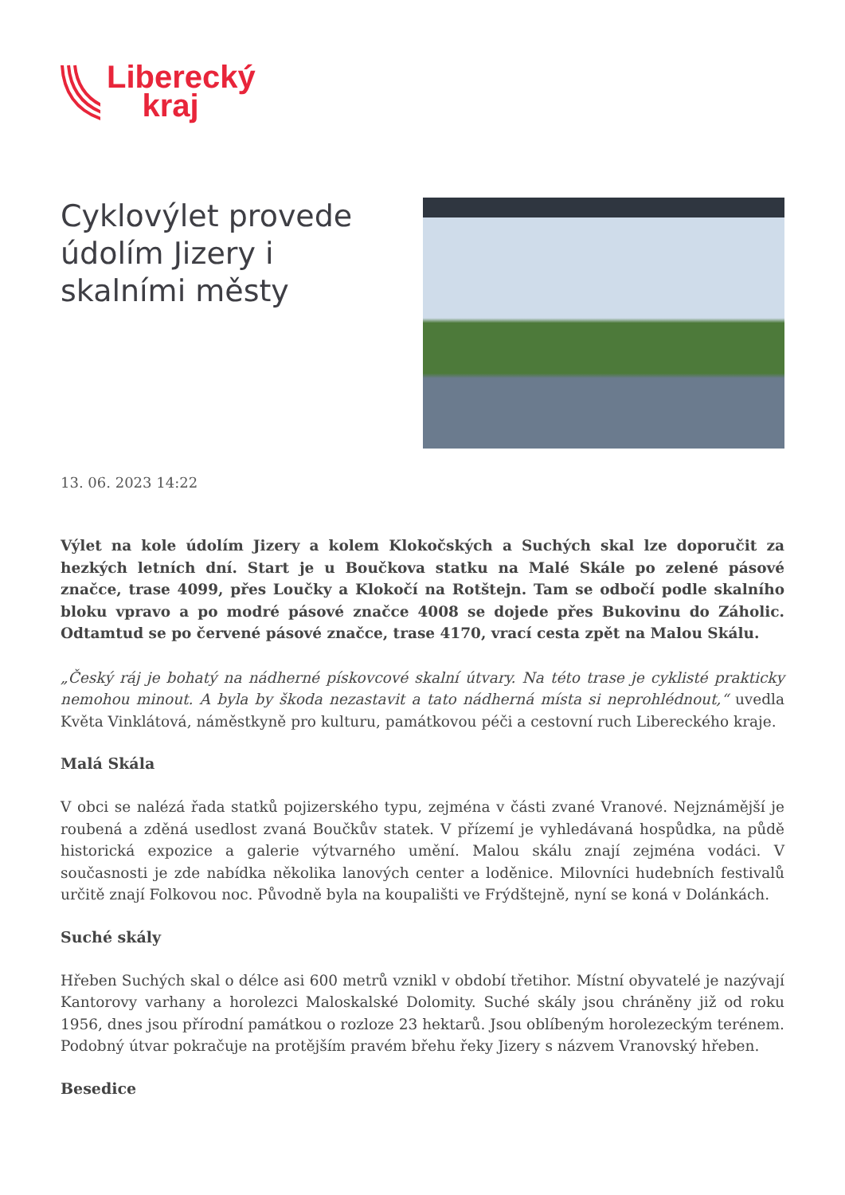Liberecký
kraj
Cyklovýlet provede údolím Jizery i skalními městy
13. 06. 2023 14:22
Výlet na kole údolím Jizery a kolem Klokočských a Suchých skal lze doporučit za hezkých letních dní. Start je u Boučkova statku na Malé Skále po zelené pásové značce, trase 4099, přes Loučky a Klokočí na Rotštejn. Tam se odbočí podle skalního bloku vpravo a po modré pásové značce 4008 se dojede přes Bukovinu do Záholic. Odtamtud se po červené pásové značce, trase 4170, vrací cesta zpět na Malou Skálu.
„Český ráj je bohatý na nádherné pískovcové skalní útvary. Na této trase je cyklisté prakticky nemohou minout. A byla by škoda nezastavit a tato nádherná místa si neprohlédnout,“ uvedla Květa Vinklátová, náměstkyně pro kulturu, památkovou péči a cestovní ruch Libereckého kraje.
Malá Skála
V obci se nalézá řada statků pojizerského typu, zejména v části zvané Vranové. Nejznámější je roubená a zděná usedlost zvaná Boučkův statek. V přízemí je vyhledávaná hospůdka, na půdě historická expozice a galerie výtvarného umění. Malou skálu znají zejména vodáci. V současnosti je zde nabídka několika lanových center a loděnice. Milovníci hudebních festivalů určitě znají Folkovou noc. Původně byla na koupališti ve Frýdštejně, nyní se koná v Dolánkách.
Suché skály
Hřeben Suchých skal o délce asi 600 metrů vznikl v období třetihor. Místní obyvatelé je nazývají Kantorovy varhany a horolezci Maloskalské Dolomity. Suché skály jsou chráněny již od roku 1956, dnes jsou přírodní památkou o rozloze 23 hektarů. Jsou oblíbeným horolezeckým terénem. Podobný útvar pokračuje na protějším pravém břehu řeky Jizery s názvem Vranovský hřeben.
Besedice